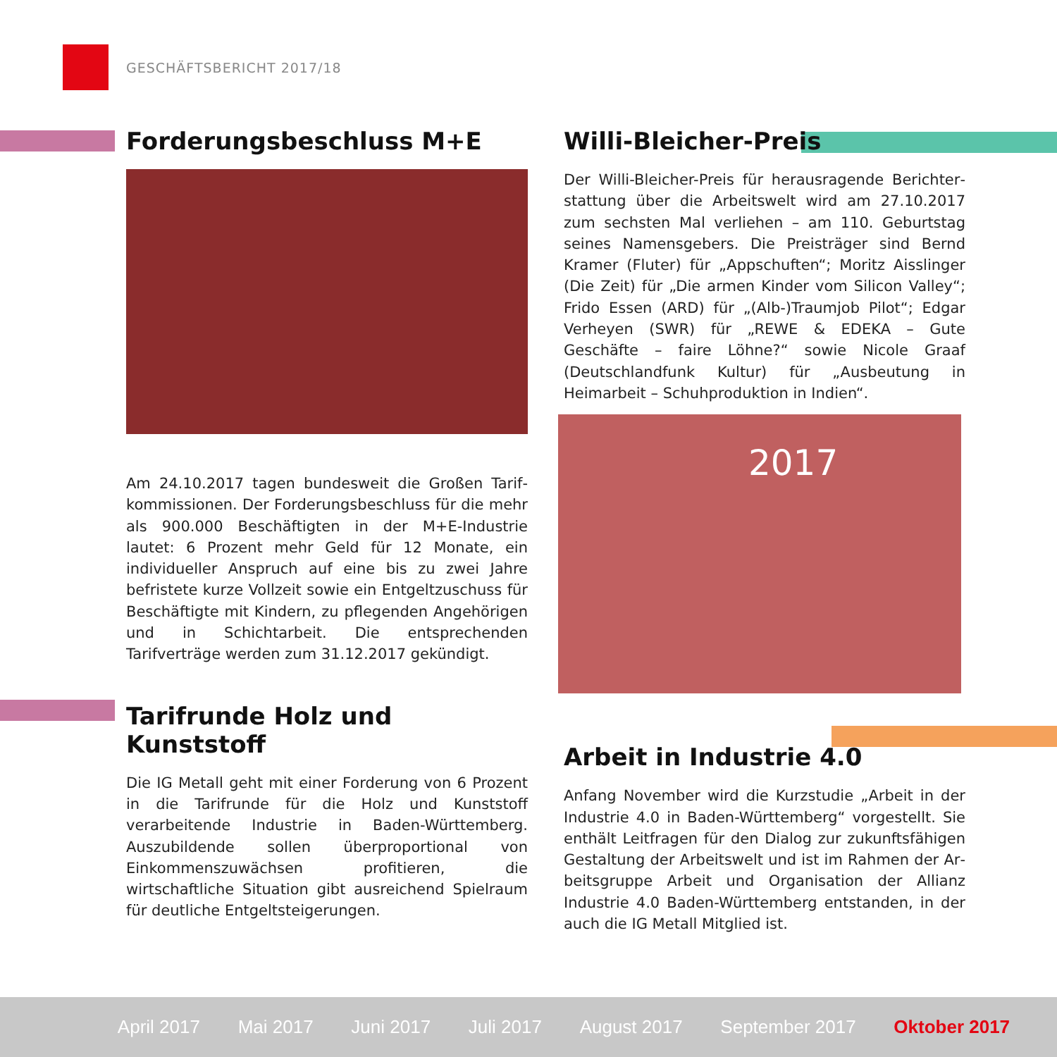GESCHÄFTSBERICHT 2017/18
Forderungsbeschluss M+E
Am 24.10.2017 tagen bundesweit die Großen Tarif­kommissionen. Der Forderungsbeschluss für die mehr als 900.000 Beschäftigten in der M+E-Industrie lautet: 6 Prozent mehr Geld für 12 Monate, ein individueller Anspruch auf eine bis zu zwei Jahre befristete kurze Vollzeit sowie ein Entgeltzuschuss für Beschäftigte mit Kindern, zu pflegenden Angehörigen und in Schicht­arbeit. Die entsprechenden Tarifverträge werden zum 31.12.2017 gekündigt.
Tarifrunde Holz und Kunststoff
Die IG Metall geht mit einer Forderung von 6 Prozent in die Tarifrunde für die Holz und Kunststoff verarbeitende Industrie in Baden-Württemberg. Auszubildende sollen überproportional von Einkommenszuwächsen profi­tieren, die wirtschaftliche Situation gibt ausreichend Spielraum für deutliche Entgeltsteigerungen.
Willi-Bleicher-Preis
Der Willi-Bleicher-Preis für herausragende Berichter­stattung über die Arbeitswelt wird am 27.10.2017 zum sechsten Mal verliehen – am 110. Geburtstag seines Namensgebers. Die Preisträger sind Bernd Kramer (Fluter) für „Appschuften“; Moritz Aisslinger (Die Zeit) für „Die armen Kinder vom Silicon Valley“; Frido Essen (ARD) für „(Alb-)Traumjob Pilot“; Edgar Verheyen (SWR) für „REWE & EDEKA – Gute Geschäfte – faire Löhne?“ sowie Nicole Graaf (Deutschlandfunk Kultur) für „Aus­beutung in Heimarbeit – Schuhproduktion in Indien“.
2017
Arbeit in Industrie 4.0
Anfang November wird die Kurzstudie „Arbeit in der Industrie 4.0 in Baden-Württemberg“ vorgestellt. Sie enthält Leitfragen für den Dialog zur zukunftsfähigen Gestaltung der Arbeitswelt und ist im Rahmen der Ar­beitsgruppe Arbeit und Organisation der Allianz Indust­rie 4.0 Baden-Württemberg entstanden, in der auch die IG Metall Mitglied ist.
April 2017 Mai 2017 Juni 2017 Juli 2017 August 2017 September 2017 Oktober 2017